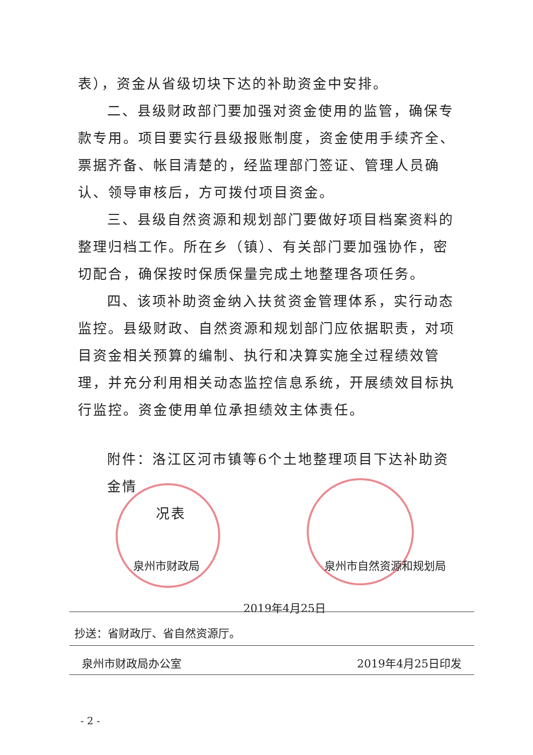表），资金从省级切块下达的补助资金中安排。
二、县级财政部门要加强对资金使用的监管，确保专款专用。项目要实行县级报账制度，资金使用手续齐全、票据齐备、帐目清楚的，经监理部门签证、管理人员确认、领导审核后，方可拨付项目资金。
三、县级自然资源和规划部门要做好项目档案资料的整理归档工作。所在乡（镇）、有关部门要加强协作，密切配合，确保按时保质保量完成土地整理各项任务。
四、该项补助资金纳入扶贫资金管理体系，实行动态监控。县级财政、自然资源和规划部门应依据职责，对项目资金相关预算的编制、执行和决算实施全过程绩效管理，并充分利用相关动态监控信息系统，开展绩效目标执行监控。资金使用单位承担绩效主体责任。
附件：洛江区河市镇等6个土地整理项目下达补助资金情
况表
泉州市财政局 泉州市自然资源和规划局
2019年4月25日
抄送：省财政厅、省自然资源厅。
泉州市财政局办公室 2019年4月25日印发
- 2 -